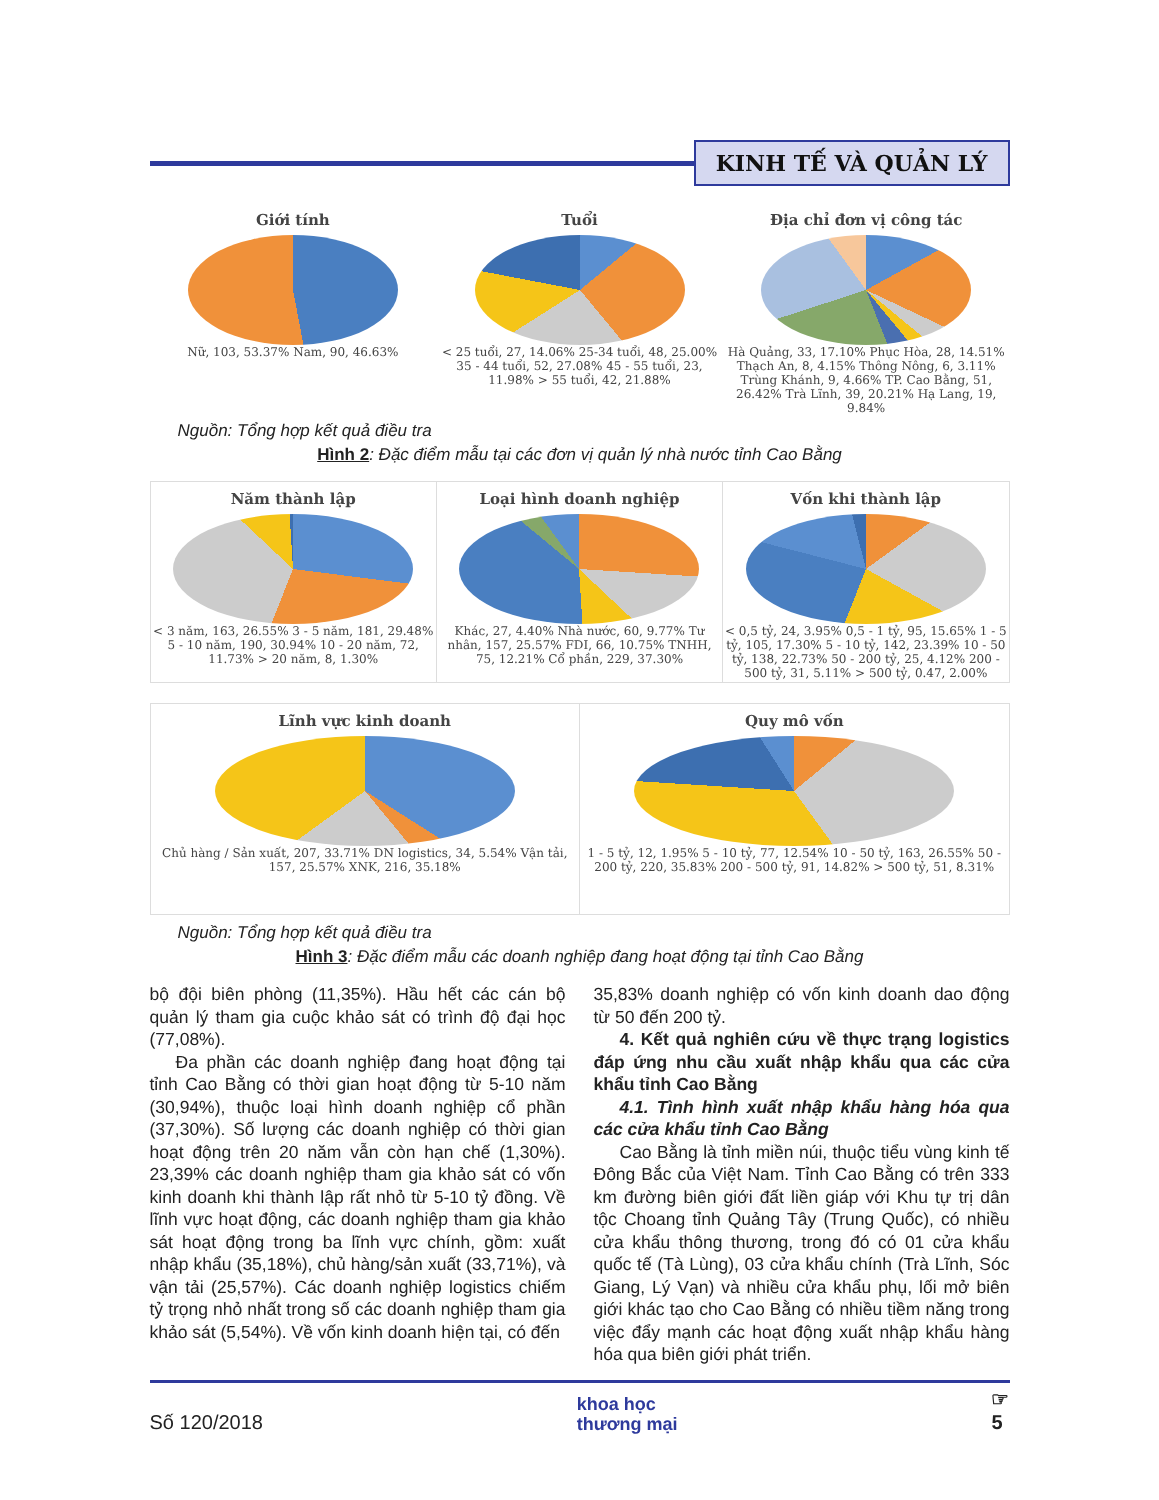KINH TẾ VÀ QUẢN LÝ
Giới tính
Nữ, 103, 53.37% Nam, 90, 46.63%
Tuổi
< 25 tuổi, 27, 14.06% 25-34 tuổi, 48, 25.00% 35 - 44 tuổi, 52, 27.08% 45 - 55 tuổi, 23, 11.98% > 55 tuổi, 42, 21.88%
Địa chỉ đơn vị công tác
Hà Quảng, 33, 17.10% Phục Hòa, 28, 14.51% Thạch An, 8, 4.15% Thông Nông, 6, 3.11% Trùng Khánh, 9, 4.66% TP. Cao Bằng, 51, 26.42% Trà Lĩnh, 39, 20.21% Hạ Lang, 19, 9.84%
Nguồn: Tổng hợp kết quả điều tra
Hình 2: Đặc điểm mẫu tại các đơn vị quản lý nhà nước tỉnh Cao Bằng
Năm thành lập
< 3 năm, 163, 26.55% 3 - 5 năm, 181, 29.48% 5 - 10 năm, 190, 30.94% 10 - 20 năm, 72, 11.73% > 20 năm, 8, 1.30%
Loại hình doanh nghiệp
Khác, 27, 4.40% Nhà nước, 60, 9.77% Tư nhân, 157, 25.57% FDI, 66, 10.75% TNHH, 75, 12.21% Cổ phần, 229, 37.30%
Vốn khi thành lập
< 0,5 tỷ, 24, 3.95% 0,5 - 1 tỷ, 95, 15.65% 1 - 5 tỷ, 105, 17.30% 5 - 10 tỷ, 142, 23.39% 10 - 50 tỷ, 138, 22.73% 50 - 200 tỷ, 25, 4.12% 200 - 500 tỷ, 31, 5.11% > 500 tỷ, 0.47, 2.00%
Lĩnh vực kinh doanh
Chủ hàng / Sản xuất, 207, 33.71% DN logistics, 34, 5.54% Vận tải, 157, 25.57% XNK, 216, 35.18%
Quy mô vốn
1 - 5 tỷ, 12, 1.95% 5 - 10 tỷ, 77, 12.54% 10 - 50 tỷ, 163, 26.55% 50 - 200 tỷ, 220, 35.83% 200 - 500 tỷ, 91, 14.82% > 500 tỷ, 51, 8.31%
Nguồn: Tổng hợp kết quả điều tra
Hình 3: Đặc điểm mẫu các doanh nghiệp đang hoạt động tại tỉnh Cao Bằng
bộ đội biên phòng (11,35%). Hầu hết các cán bộ quản lý tham gia cuộc khảo sát có trình độ đại học (77,08%).
Đa phần các doanh nghiệp đang hoạt động tại tỉnh Cao Bằng có thời gian hoạt động từ 5-10 năm (30,94%), thuộc loại hình doanh nghiệp cổ phần (37,30%). Số lượng các doanh nghiệp có thời gian hoạt động trên 20 năm vẫn còn hạn chế (1,30%). 23,39% các doanh nghiệp tham gia khảo sát có vốn kinh doanh khi thành lập rất nhỏ từ 5-10 tỷ đồng. Về lĩnh vực hoạt động, các doanh nghiệp tham gia khảo sát hoạt động trong ba lĩnh vực chính, gồm: xuất nhập khẩu (35,18%), chủ hàng/sản xuất (33,71%), và vận tải (25,57%). Các doanh nghiệp logistics chiếm tỷ trọng nhỏ nhất trong số các doanh nghiệp tham gia khảo sát (5,54%). Về vốn kinh doanh hiện tại, có đến
35,83% doanh nghiệp có vốn kinh doanh dao động từ 50 đến 200 tỷ.
4. Kết quả nghiên cứu về thực trạng logistics đáp ứng nhu cầu xuất nhập khẩu qua các cửa khẩu tỉnh Cao Bằng
4.1. Tình hình xuất nhập khẩu hàng hóa qua các cửa khẩu tỉnh Cao Bằng
Cao Bằng là tỉnh miền núi, thuộc tiểu vùng kinh tế Đông Bắc của Việt Nam. Tỉnh Cao Bằng có trên 333 km đường biên giới đất liền giáp với Khu tự trị dân tộc Choang tỉnh Quảng Tây (Trung Quốc), có nhiều cửa khẩu thông thương, trong đó có 01 cửa khẩu quốc tế (Tà Lùng), 03 cửa khẩu chính (Trà Lĩnh, Sóc Giang, Lý Vạn) và nhiều cửa khẩu phụ, lối mở biên giới khác tạo cho Cao Bằng có nhiều tiềm năng trong việc đẩy mạnh các hoạt động xuất nhập khẩu hàng hóa qua biên giới phát triển.
Số 120/2018 khoa học
thương mại ☞
5